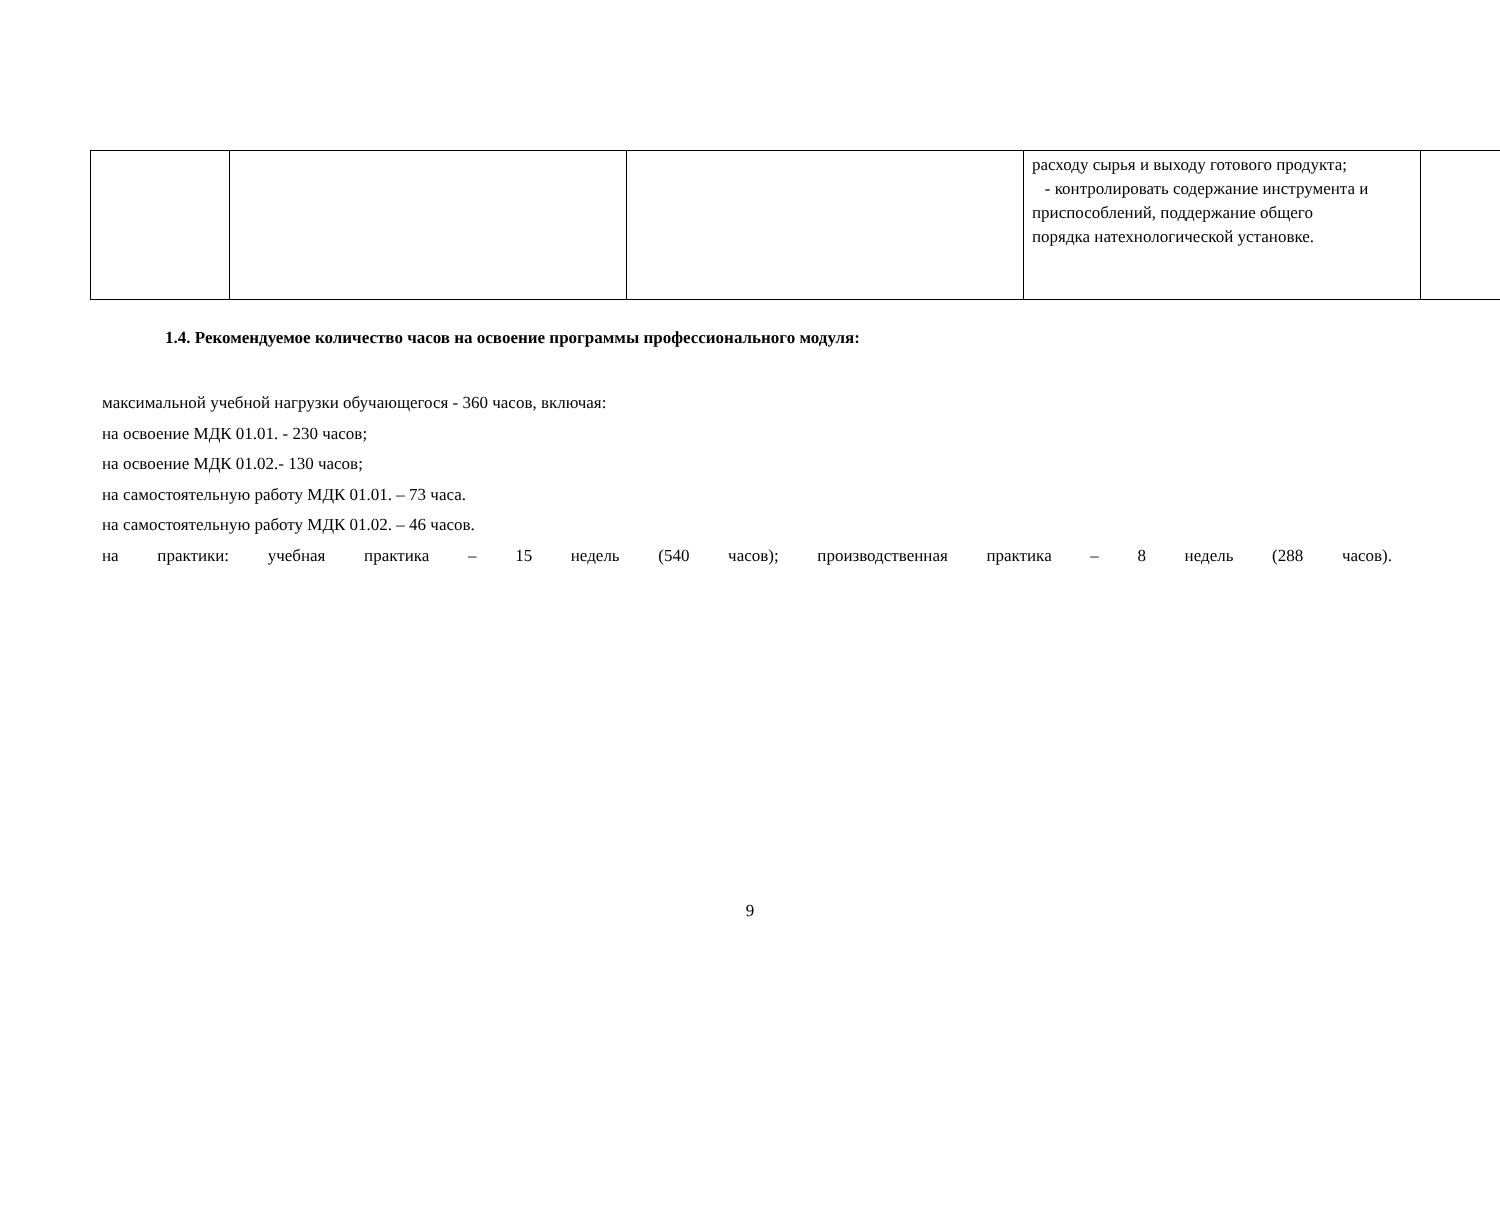| | | | расходу сырья и выходу готового продукта; - контролировать содержание инструмента и приспособлений, поддержание общего порядка натехнологической установке. | |
1.4. Рекомендуемое количество часов на освоение программы профессионального модуля:
максимальной учебной нагрузки обучающегося - 360 часов, включая:
на освоение МДК 01.01. - 230 часов;
на освоение МДК 01.02.- 130 часов;
на самостоятельную работу МДК 01.01. – 73 часа.
на самостоятельную работу МДК 01.02. – 46 часов.
на практики: учебная практика – 15 недель (540 часов); производственная практика – 8 недель (288 часов).
9